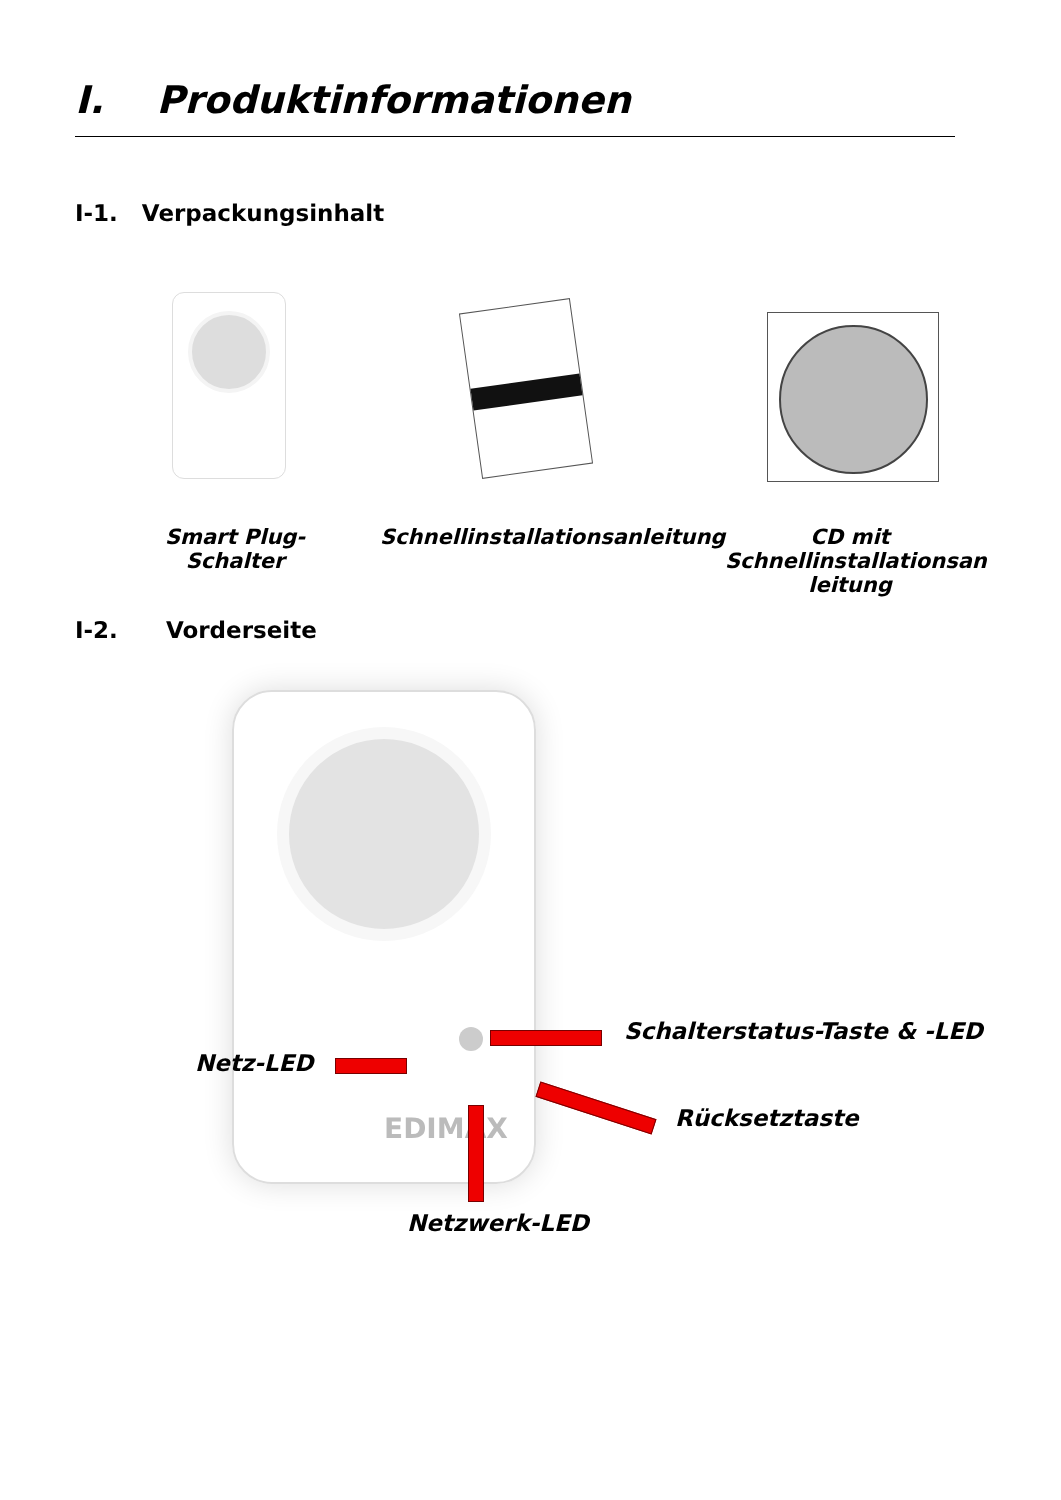I. Produktinformationen
I-1. Verpackungsinhalt
Smart Plug-Schalter
Schnellinstallationsanleitung
CD mit Schnellinstallationsan leitung
I-2. Vorderseite
EDIMAX
Schalterstatus-Taste & -LED
Netz-LED
Rücksetztaste
Netzwerk-LED